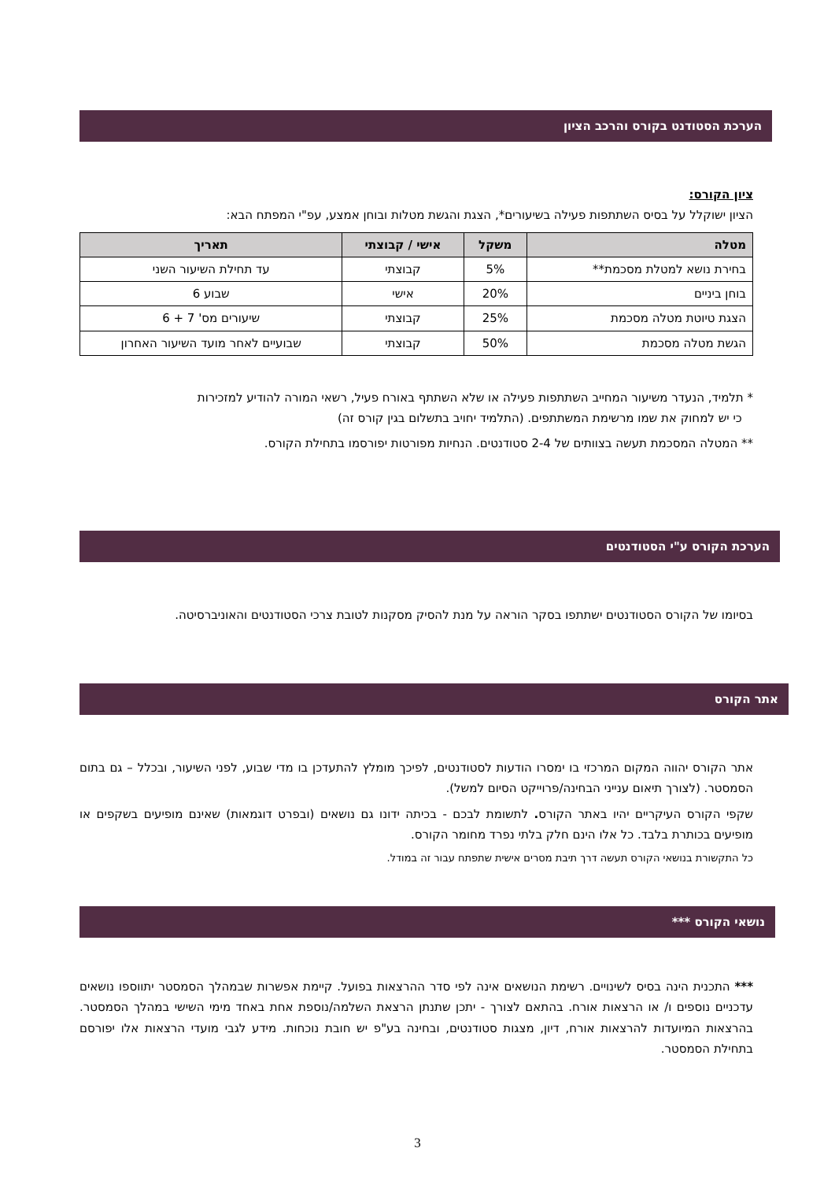הערכת הסטודנט בקורס והרכב הציון
ציון הקורס:
הציון ישוקלל על בסיס השתתפות פעילה בשיעורים*, הצגת והגשת מטלות ובוחן אמצע, עפ"י המפתח הבא:
| מטלה | משקל | אישי / קבוצתי | תאריך |
| --- | --- | --- | --- |
| בחירת נושא למטלת מסכמת** | 5% | קבוצתי | עד תחילת השיעור השני |
| בוחן ביניים | 20% | אישי | שבוע 6 |
| הצגת טיוטת מטלה מסכמת | 25% | קבוצתי | שיעורים מס' 7 + 6 |
| הגשת מטלה מסכמת | 50% | קבוצתי | שבועיים לאחר מועד השיעור האחרון |
* תלמיד, הנעדר משיעור המחייב השתתפות פעילה או שלא השתתף באורח פעיל, רשאי המורה להודיע למזכירות
כי יש למחוק את שמו מרשימת המשתתפים. (התלמיד יחויב בתשלום בגין קורס זה)
** המטלה המסכמת תעשה בצוותים של 2-4 סטודנטים. הנחיות מפורטות יפורסמו בתחילת הקורס.
הערכת הקורס ע"י הסטודנטים
בסיומו של הקורס הסטודנטים ישתתפו בסקר הוראה על מנת להסיק מסקנות לטובת צרכי הסטודנטים והאוניברסיטה.
אתר הקורס
אתר הקורס יהווה המקום המרכזי בו ימסרו הודעות לסטודנטים, לפיכך מומלץ להתעדכן בו מדי שבוע, לפני השיעור, ובכלל – גם בתום הסמסטר. (לצורך תיאום ענייני הבחינה/פרוייקט הסיום למשל).
שקפי הקורס העיקריים יהיו באתר הקורס. לתשומת לבכם - בכיתה ידונו גם נושאים (ובפרט דוגמאות) שאינם מופיעים בשקפים או מופיעים בכותרת בלבד. כל אלו הינם חלק בלתי נפרד מחומר הקורס.
כל התקשורת בנושאי הקורס תעשה דרך תיבת מסרים אישית שתפתח עבור זה במודל.
נושאי הקורס ***
*** התכנית הינה בסיס לשינויים. רשימת הנושאים אינה לפי סדר ההרצאות בפועל. קיימת אפשרות שבמהלך הסמסטר יתווספו נושאים עדכניים נוספים ו/ או הרצאות אורח. בהתאם לצורך - יתכן שתנתן הרצאת השלמה/נוספת אחת באחד מימי השישי במהלך הסמסטר. בהרצאות המיועדות להרצאות אורח, דיון, מצגות סטודנטים, ובחינה בע"פ יש חובת נוכחות. מידע לגבי מועדי הרצאות אלו יפורסם בתחילת הסמסטר.
3